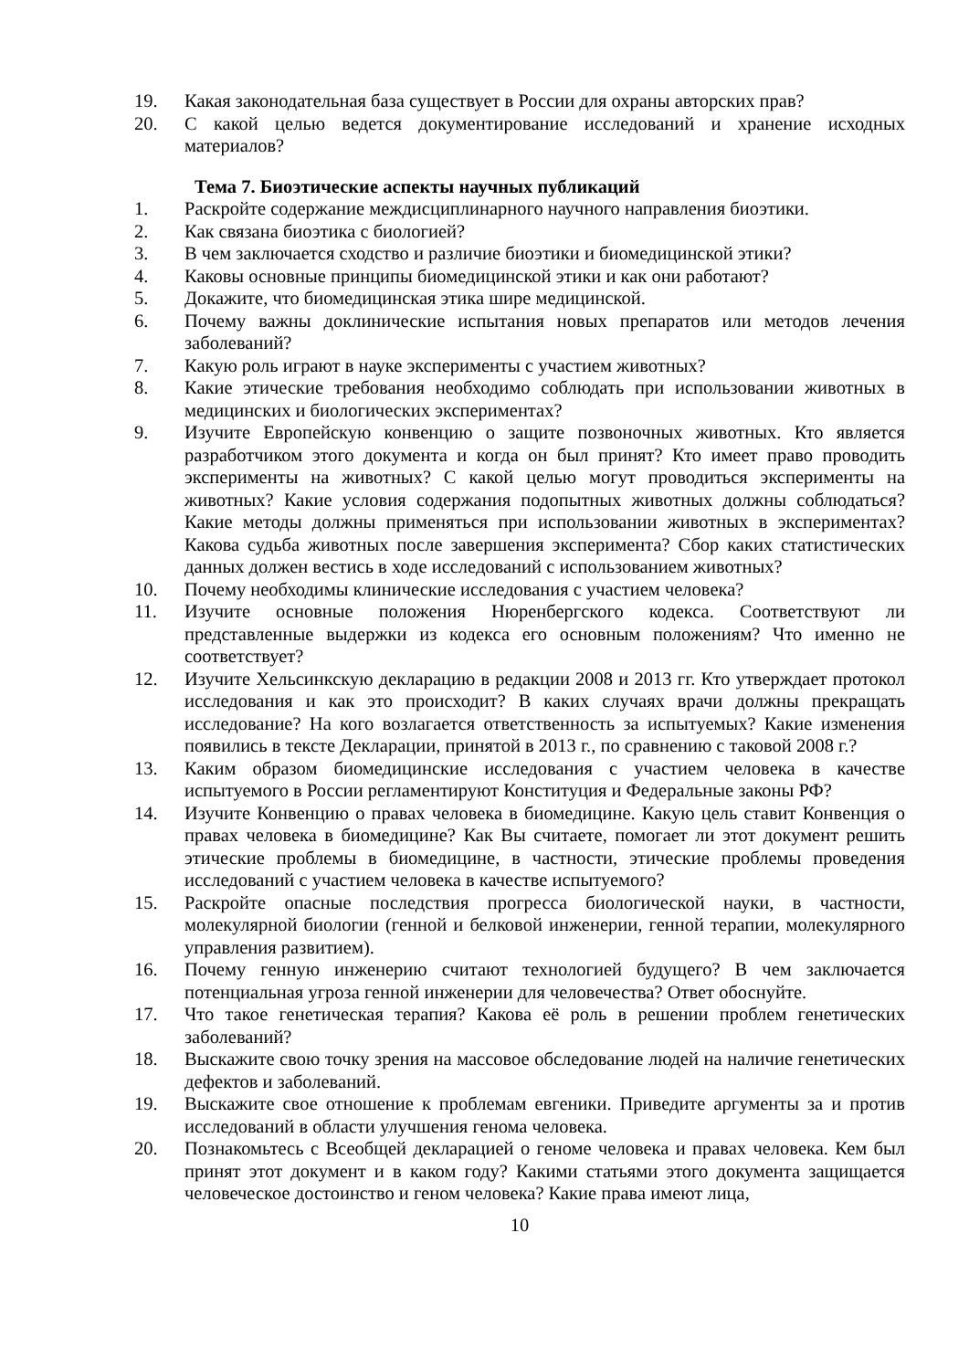19. Какая законодательная база существует в России для охраны авторских прав?
20. С какой целью ведется документирование исследований и хранение исходных материалов?
Тема 7. Биоэтические аспекты научных публикаций
1. Раскройте содержание междисциплинарного научного направления биоэтики.
2. Как связана биоэтика с биологией?
3. В чем заключается сходство и различие биоэтики и биомедицинской этики?
4. Каковы основные принципы биомедицинской этики и как они работают?
5. Докажите, что биомедицинская этика шире медицинской.
6. Почему важны доклинические испытания новых препаратов или методов лечения заболеваний?
7. Какую роль играют в науке эксперименты с участием животных?
8. Какие этические требования необходимо соблюдать при использовании животных в медицинских и биологических экспериментах?
9. Изучите Европейскую конвенцию о защите позвоночных животных. Кто является разработчиком этого документа и когда он был принят? Кто имеет право проводить эксперименты на животных? С какой целью могут проводиться эксперименты на животных? Какие условия содержания подопытных животных должны соблюдаться? Какие методы должны применяться при использовании животных в экспериментах? Какова судьба животных после завершения эксперимента? Сбор каких статистических данных должен вестись в ходе исследований с использованием животных?
10. Почему необходимы клинические исследования с участием человека?
11. Изучите основные положения Нюренбергского кодекса. Соответствуют ли представленные выдержки из кодекса его основным положениям? Что именно не соответствует?
12. Изучите Хельсинкскую декларацию в редакции 2008 и 2013 гг. Кто утверждает протокол исследования и как это происходит? В каких случаях врачи должны прекращать исследование? На кого возлагается ответственность за испытуемых? Какие изменения появились в тексте Декларации, принятой в 2013 г., по сравнению с таковой 2008 г.?
13. Каким образом биомедицинские исследования с участием человека в качестве испытуемого в России регламентируют Конституция и Федеральные законы РФ?
14. Изучите Конвенцию о правах человека в биомедицине. Какую цель ставит Конвенция о правах человека в биомедицине? Как Вы считаете, помогает ли этот документ решить этические проблемы в биомедицине, в частности, этические проблемы проведения исследований с участием человека в качестве испытуемого?
15. Раскройте опасные последствия прогресса биологической науки, в частности, молекулярной биологии (генной и белковой инженерии, генной терапии, молекулярного управления развитием).
16. Почему генную инженерию считают технологией будущего? В чем заключается потенциальная угроза генной инженерии для человечества? Ответ обоснуйте.
17. Что такое генетическая терапия? Какова её роль в решении проблем генетических заболеваний?
18. Выскажите свою точку зрения на массовое обследование людей на наличие генетических дефектов и заболеваний.
19. Выскажите свое отношение к проблемам евгеники. Приведите аргументы за и против исследований в области улучшения генома человека.
20. Познакомьтесь с Всеобщей декларацией о геноме человека и правах человека. Кем был принят этот документ и в каком году? Какими статьями этого документа защищается человеческое достоинство и геном человека? Какие права имеют лица,
10